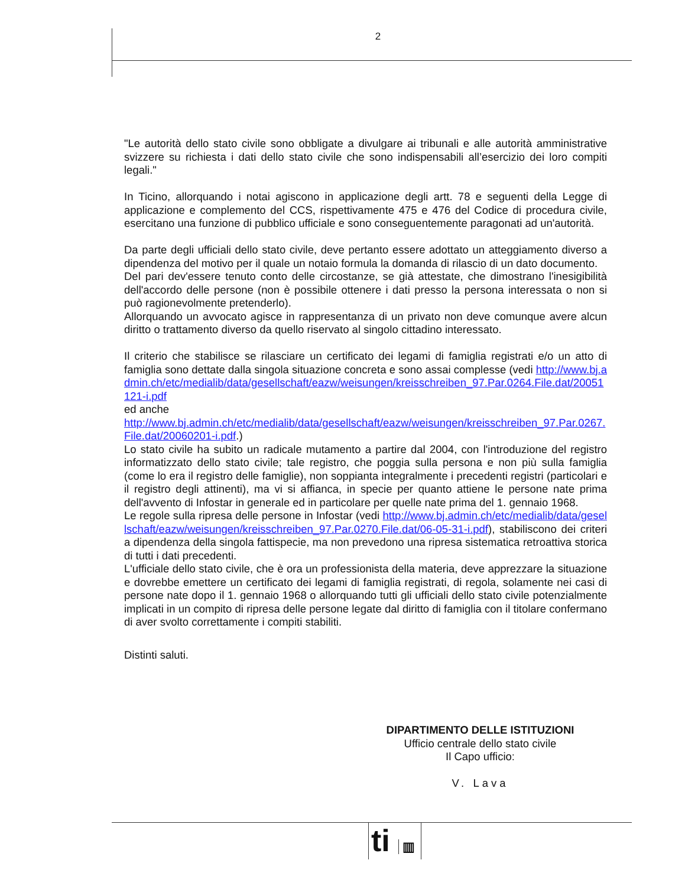2
"Le autorità dello stato civile sono obbligate a divulgare ai tribunali e alle autorità amministrative svizzere su richiesta i dati dello stato civile che sono indispensabili all’esercizio dei loro compiti legali."
In Ticino, allorquando i notai agiscono in applicazione degli artt. 78 e seguenti della Legge di applicazione e complemento del CCS, rispettivamente 475 e 476 del Codice di procedura civile, esercitano una funzione di pubblico ufficiale e sono conseguentemente paragonati ad un'autorità.
Da parte degli ufficiali dello stato civile, deve pertanto essere adottato un atteggiamento diverso a dipendenza del motivo per il quale un notaio formula la domanda di rilascio di un dato documento.
Del pari dev'essere tenuto conto delle circostanze, se già attestate, che dimostrano l'inesigibilità dell'accordo delle persone (non è possibile ottenere i dati presso la persona interessata o non si può ragionevolmente pretenderlo).
Allorquando un avvocato agisce in rappresentanza di un privato non deve comunque avere alcun diritto o trattamento diverso da quello riservato al singolo cittadino interessato.
Il criterio che stabilisce se rilasciare un certificato dei legami di famiglia registrati e/o un atto di famiglia sono dettate dalla singola situazione concreta e sono assai complesse (vedi http://www.bj.admin.ch/etc/medialib/data/gesellschaft/eazw/weisungen/kreisschreiben_97.Par.0264.File.dat/20051121-i.pdf
ed anche
http://www.bj.admin.ch/etc/medialib/data/gesellschaft/eazw/weisungen/kreisschreiben_97.Par.0267.File.dat/20060201-i.pdf.)
Lo stato civile ha subito un radicale mutamento a partire dal 2004, con l'introduzione del registro informatizzato dello stato civile; tale registro, che poggia sulla persona e non più sulla famiglia (come lo era il registro delle famiglie), non soppianta integralmente i precedenti registri (particolari e il registro degli attinenti), ma vi si affianca, in specie per quanto attiene le persone nate prima dell'avvento di Infostar in generale ed in particolare per quelle nate prima del 1. gennaio 1968.
Le regole sulla ripresa delle persone in Infostar (vedi http://www.bj.admin.ch/etc/medialib/data/gesellschaft/eazw/weisungen/kreisschreiben_97.Par.0270.File.dat/06-05-31-i.pdf), stabiliscono dei criteri a dipendenza della singola fattispecie, ma non prevedono una ripresa sistematica retroattiva storica di tutti i dati precedenti.
L'ufficiale dello stato civile, che è ora un professionista della materia, deve apprezzare la situazione e dovrebbe emettere un certificato dei legami di famiglia registrati, di regola, solamente nei casi di persone nate dopo il 1. gennaio 1968 o allorquando tutti gli ufficiali dello stato civile potenzialmente implicati in un compito di ripresa delle persone legate dal diritto di famiglia con il titolare confermano di aver svolto correttamente i compiti stabiliti.
Distinti saluti.
DIPARTIMENTO DELLE ISTITUZIONI
Ufficio centrale dello stato civile
Il Capo ufficio:
V. Lava
ti ▥